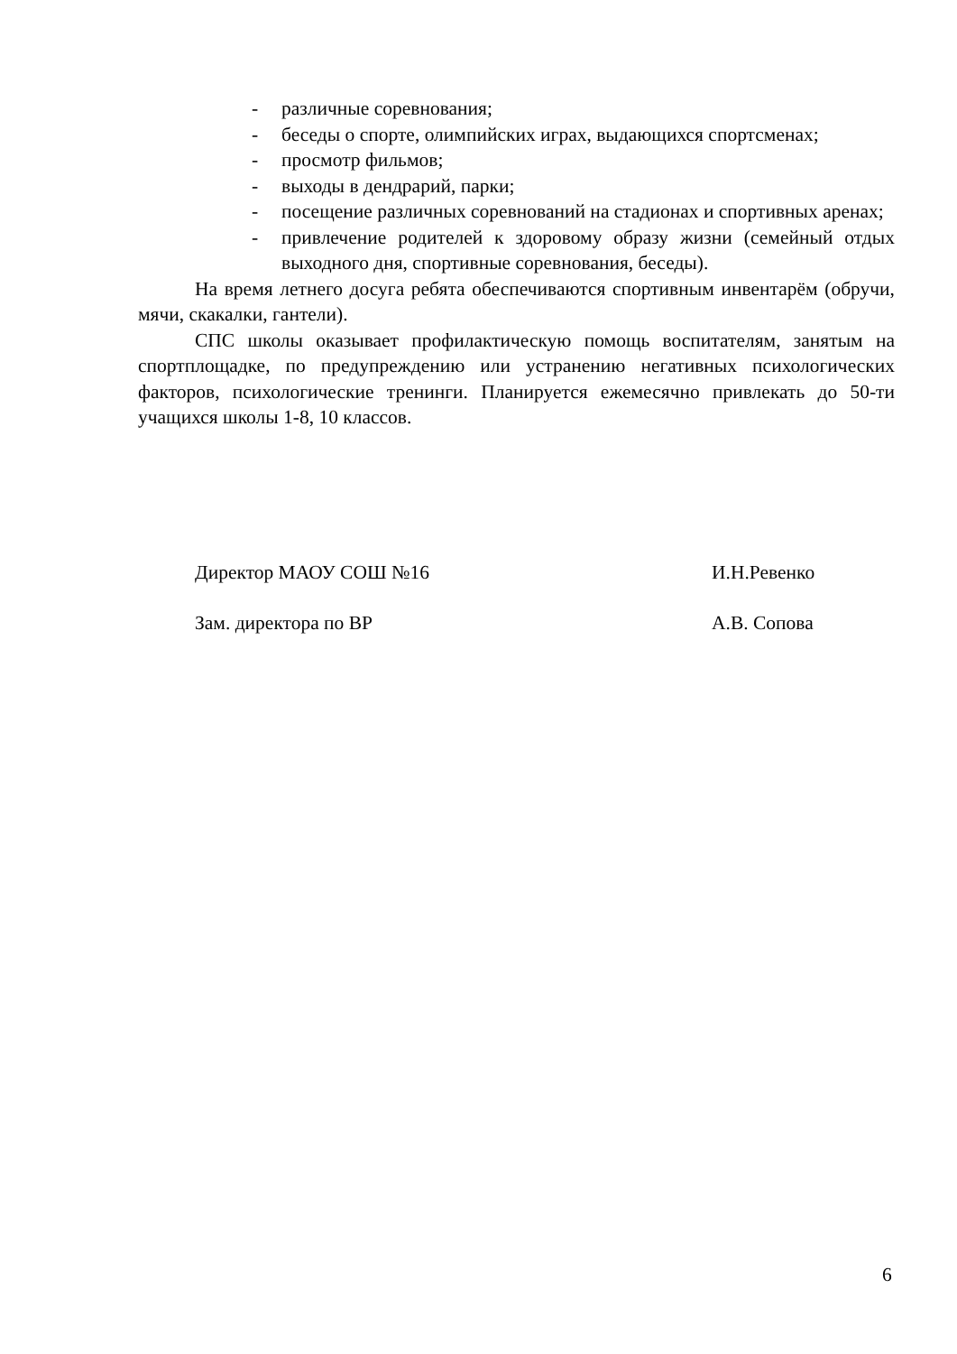- различные соревнования;
- беседы о спорте, олимпийских играх, выдающихся спортсменах;
- просмотр фильмов;
- выходы в дендрарий, парки;
- посещение различных соревнований на стадионах и спортивных аренах;
- привлечение родителей к здоровому образу жизни (семейный отдых выходного дня, спортивные соревнования, беседы).
На время летнего досуга ребята обеспечиваются спортивным инвентарём (обручи, мячи, скакалки, гантели).
СПС школы оказывает профилактическую помощь воспитателям, занятым на спортплощадке, по предупреждению или устранению негативных психологических факторов, психологические тренинги. Планируется ежемесячно привлекать до 50-ти учащихся школы 1-8, 10 классов.
Директор МАОУ СОШ №16 И.Н.Ревенко
Зам. директора по ВР А.В. Сопова
6